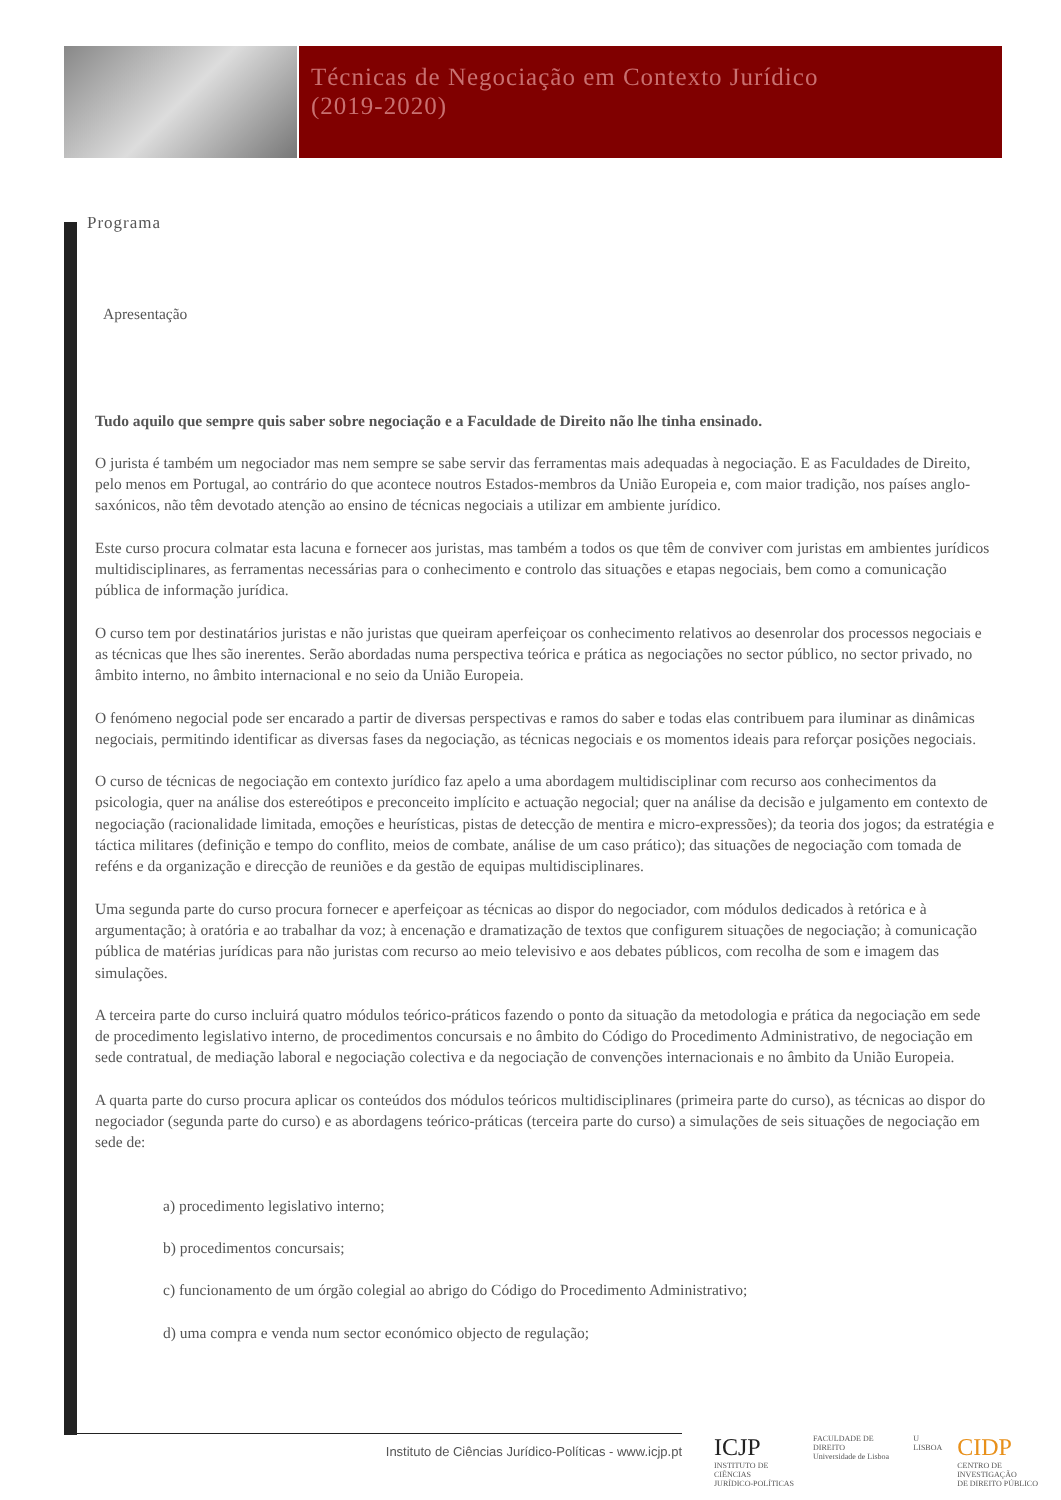Técnicas de Negociação em Contexto Jurídico
(2019-2020)
Programa
Apresentação
Tudo aquilo que sempre quis saber sobre negociação e a Faculdade de Direito não lhe tinha ensinado.
O jurista é também um negociador mas nem sempre se sabe servir das ferramentas mais adequadas à negociação. E as Faculdades de Direito, pelo menos em Portugal, ao contrário do que acontece noutros Estados-membros da União Europeia e, com maior tradição, nos países anglo-saxónicos, não têm devotado atenção ao ensino de técnicas negociais a utilizar em ambiente jurídico.
Este curso procura colmatar esta lacuna e fornecer aos juristas, mas também a todos os que têm de conviver com juristas em ambientes jurídicos multidisciplinares, as ferramentas necessárias para o conhecimento e controlo das situações e etapas negociais, bem como a comunicação pública de informação jurídica.
O curso tem por destinatários juristas e não juristas que queiram aperfeiçoar os conhecimento relativos ao desenrolar dos processos negociais e as técnicas que lhes são inerentes. Serão abordadas numa perspectiva teórica e prática as negociações no sector público, no sector privado, no âmbito interno, no âmbito internacional e no seio da União Europeia.
O fenómeno negocial pode ser encarado a partir de diversas perspectivas e ramos do saber e todas elas contribuem para iluminar as dinâmicas negociais, permitindo identificar as diversas fases da negociação, as técnicas negociais e os momentos ideais para reforçar posições negociais.
O curso de técnicas de negociação em contexto jurídico faz apelo a uma abordagem multidisciplinar com recurso aos conhecimentos da psicologia, quer na análise dos estereótipos e preconceito implícito e actuação negocial; quer na análise da decisão e julgamento em contexto de negociação (racionalidade limitada, emoções e heurísticas, pistas de detecção de mentira e micro-expressões); da teoria dos jogos; da estratégia e táctica militares (definição e tempo do conflito, meios de combate, análise de um caso prático); das situações de negociação com tomada de reféns e da organização e direcção de reuniões e da gestão de equipas multidisciplinares.
Uma segunda parte do curso procura fornecer e aperfeiçoar as técnicas ao dispor do negociador, com módulos dedicados à retórica e à argumentação; à oratória e ao trabalhar da voz; à encenação e dramatização de textos que configurem situações de negociação; à comunicação pública de matérias jurídicas para não juristas com recurso ao meio televisivo e aos debates públicos, com recolha de som e imagem das simulações.
A terceira parte do curso incluirá quatro módulos teórico-práticos fazendo o ponto da situação da metodologia e prática da negociação em sede de procedimento legislativo interno, de procedimentos concursais e no âmbito do Código do Procedimento Administrativo, de negociação em sede contratual, de mediação laboral e negociação colectiva e da negociação de convenções internacionais e no âmbito da União Europeia.
A quarta parte do curso procura aplicar os conteúdos dos módulos teóricos multidisciplinares (primeira parte do curso), as técnicas ao dispor do negociador (segunda parte do curso) e as abordagens teórico-práticas (terceira parte do curso) a simulações de seis situações de negociação em sede de:
a) procedimento legislativo interno;
b) procedimentos concursais;
c) funcionamento de um órgão colegial ao abrigo do Código do Procedimento Administrativo;
d) uma compra e venda num sector económico objecto de regulação;
Instituto de Ciências Jurídico-Políticas - www.icjp.pt
ICJP
INSTITUTO DE CIÊNCIAS
JURÍDICO-POLÍTICAS
FACULDADE DE DIREITO
Universidade de Lisboa
U LISBOA
CIDP
CENTRO DE INVESTIGAÇÃO
DE DIREITO PÚBLICO